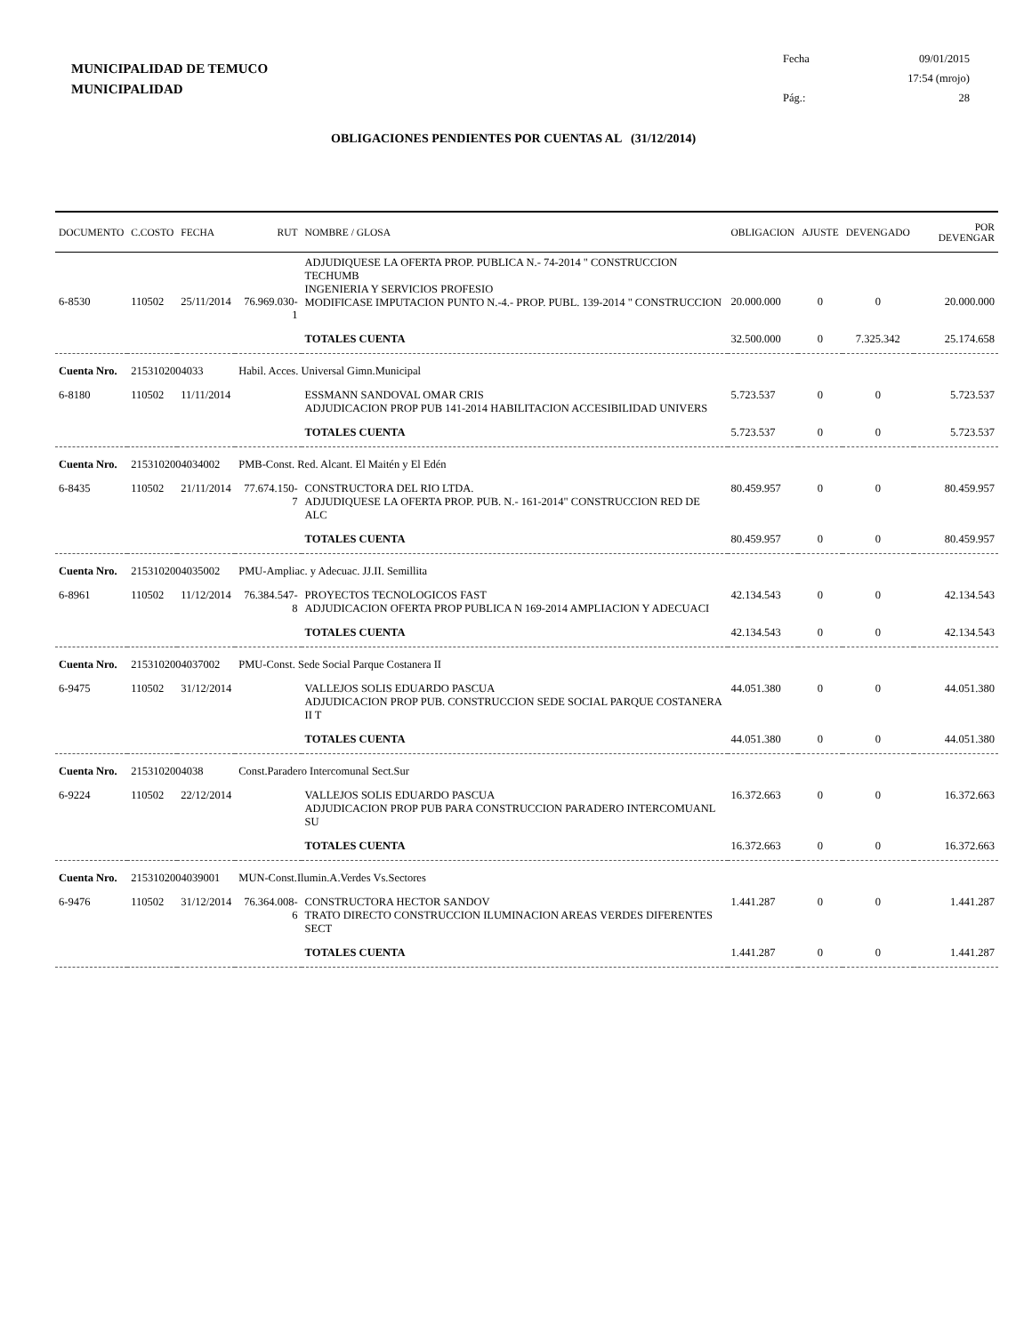MUNICIPALIDAD DE TEMUCO
MUNICIPALIDAD
Fecha 09/01/2015
17:54 (mrojo)
Pág.: 28
OBLIGACIONES PENDIENTES POR CUENTAS AL (31/12/2014)
| DOCUMENTO | C.COSTO | FECHA | RUT | NOMBRE / GLOSA | OBLIGACION | AJUSTE | DEVENGADO | POR DEVENGAR |
| --- | --- | --- | --- | --- | --- | --- | --- | --- |
| 6-8530 | 110502 | 25/11/2014 | 76.969.030-1 | ADJUDIQUESE LA OFERTA PROP. PUBLICA N.- 74-2014 " CONSTRUCCION TECHUMB INGENIERIA Y SERVICIOS PROFESIO MODIFICASE IMPUTACION PUNTO N.-4.- PROP. PUBL. 139-2014 " CONSTRUCCION | 20.000.000 | 0 | 0 | 20.000.000 |
| | | | | TOTALES CUENTA | 32.500.000 | 0 | 7.325.342 | 25.174.658 |
| Cuenta Nro. | 2153102004033 | | Habil. Acces. Universal Gimn.Municipal | | | | | |
| 6-8180 | 110502 | 11/11/2014 | | ESSMANN SANDOVAL OMAR CRIS ADJUDICACION PROP PUB 141-2014 HABILITACION ACCESIBILIDAD UNIVERS | 5.723.537 | 0 | 0 | 5.723.537 |
| | | | | TOTALES CUENTA | 5.723.537 | 0 | 0 | 5.723.537 |
| Cuenta Nro. | 2153102004034002 | | PMB-Const. Red. Alcant. El Maitén y El Edén | | | | | |
| 6-8435 | 110502 | 21/11/2014 | 77.674.150-7 | CONSTRUCTORA DEL RIO LTDA. ADJUDIQUESE LA OFERTA PROP. PUB. N.- 161-2014" CONSTRUCCION RED DE ALC | 80.459.957 | 0 | 0 | 80.459.957 |
| | | | | TOTALES CUENTA | 80.459.957 | 0 | 0 | 80.459.957 |
| Cuenta Nro. | 2153102004035002 | | PMU-Ampliac. y Adecuac. JJ.II. Semillita | | | | | |
| 6-8961 | 110502 | 11/12/2014 | 76.384.547-8 | PROYECTOS TECNOLOGICOS FAST ADJUDICACION OFERTA PROP PUBLICA N 169-2014 AMPLIACION Y ADECUACI | 42.134.543 | 0 | 0 | 42.134.543 |
| | | | | TOTALES CUENTA | 42.134.543 | 0 | 0 | 42.134.543 |
| Cuenta Nro. | 2153102004037002 | | PMU-Const. Sede Social Parque Costanera II | | | | | |
| 6-9475 | 110502 | 31/12/2014 | | VALLEJOS SOLIS EDUARDO PASCUA ADJUDICACION PROP PUB. CONSTRUCCION SEDE SOCIAL PARQUE COSTANERA II T | 44.051.380 | 0 | 0 | 44.051.380 |
| | | | | TOTALES CUENTA | 44.051.380 | 0 | 0 | 44.051.380 |
| Cuenta Nro. | 2153102004038 | | Const.Paradero Intercomunal Sect.Sur | | | | | |
| 6-9224 | 110502 | 22/12/2014 | | VALLEJOS SOLIS EDUARDO PASCUA ADJUDICACION PROP PUB PARA CONSTRUCCION PARADERO INTERCOMUANL SU | 16.372.663 | 0 | 0 | 16.372.663 |
| | | | | TOTALES CUENTA | 16.372.663 | 0 | 0 | 16.372.663 |
| Cuenta Nro. | 2153102004039001 | | MUN-Const.Ilumin.A.Verdes Vs.Sectores | | | | | |
| 6-9476 | 110502 | 31/12/2014 | 76.364.008-6 | CONSTRUCTORA HECTOR SANDOV TRATO DIRECTO CONSTRUCCION ILUMINACION AREAS VERDES DIFERENTES SECT | 1.441.287 | 0 | 0 | 1.441.287 |
| | | | | TOTALES CUENTA | 1.441.287 | 0 | 0 | 1.441.287 |